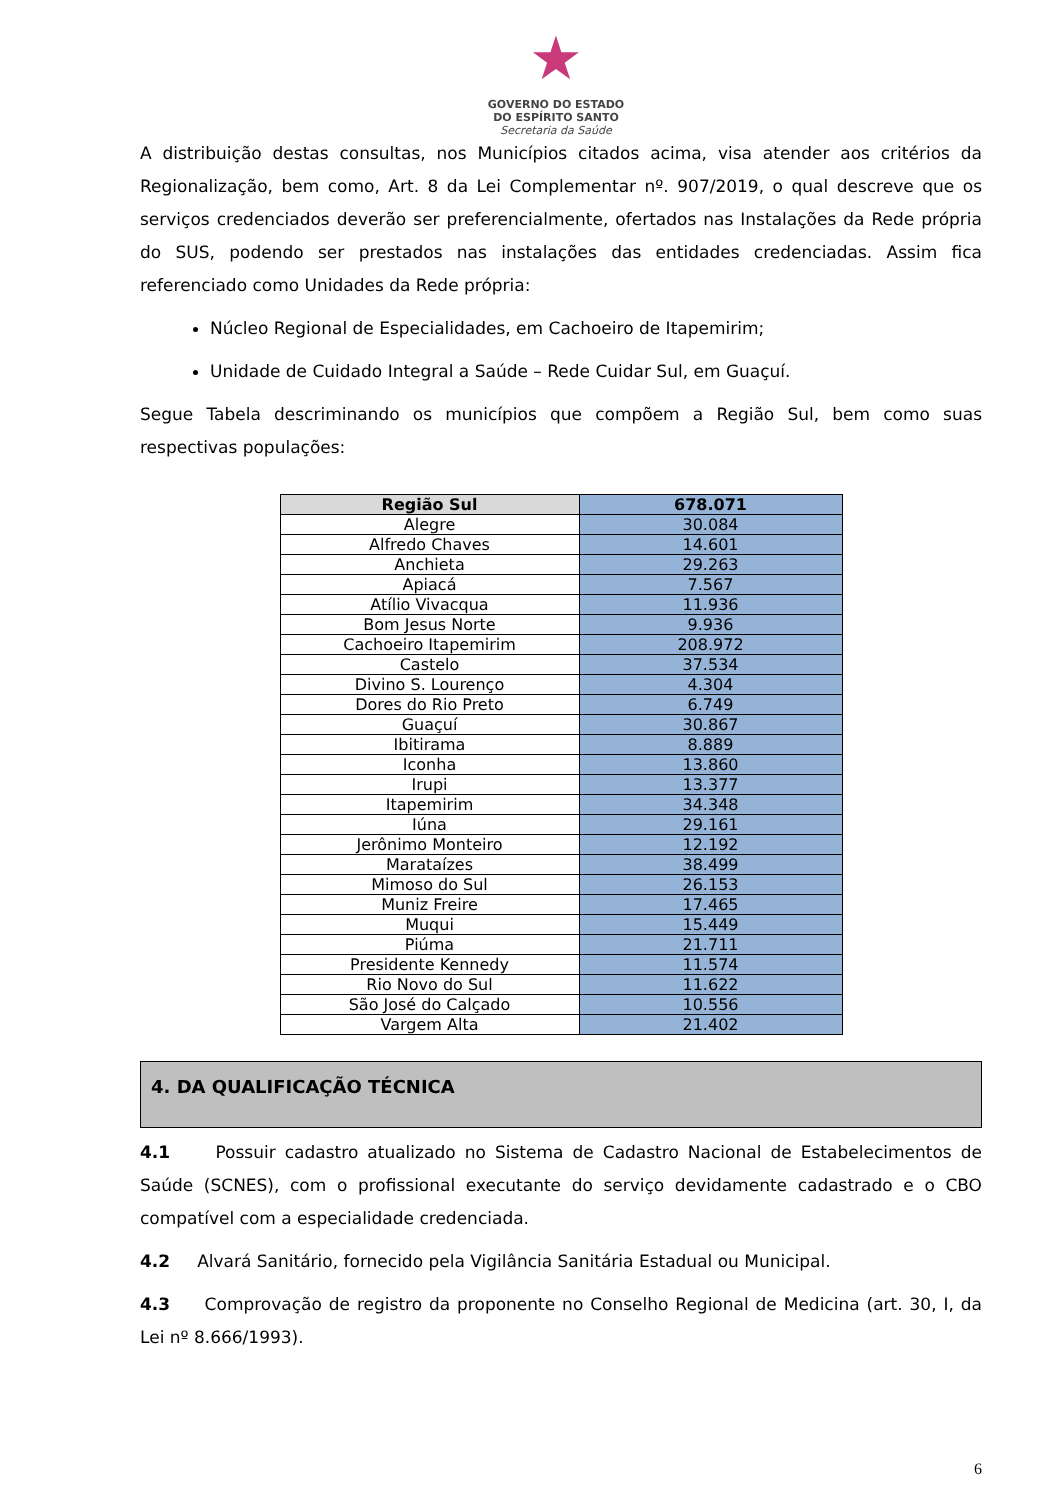★
GOVERNO DO ESTADO
DO ESPÍRITO SANTO
Secretaria da Saúde
A distribuição destas consultas, nos Municípios citados acima, visa atender aos critérios da Regionalização, bem como, Art. 8 da Lei Complementar nº. 907/2019, o qual descreve que os serviços credenciados deverão ser preferencialmente, ofertados nas Instalações da Rede própria do SUS, podendo ser prestados nas instalações das entidades credenciadas. Assim fica referenciado como Unidades da Rede própria:
Núcleo Regional de Especialidades, em Cachoeiro de Itapemirim;
Unidade de Cuidado Integral a Saúde – Rede Cuidar Sul, em Guaçuí.
Segue Tabela descriminando os municípios que compõem a Região Sul, bem como suas respectivas populações:
| Região Sul | 678.071 |
| --- | --- |
| Alegre | 30.084 |
| Alfredo Chaves | 14.601 |
| Anchieta | 29.263 |
| Apiacá | 7.567 |
| Atílio Vivacqua | 11.936 |
| Bom Jesus Norte | 9.936 |
| Cachoeiro Itapemirim | 208.972 |
| Castelo | 37.534 |
| Divino S. Lourenço | 4.304 |
| Dores do Rio Preto | 6.749 |
| Guaçuí | 30.867 |
| Ibitirama | 8.889 |
| Iconha | 13.860 |
| Irupi | 13.377 |
| Itapemirim | 34.348 |
| Iúna | 29.161 |
| Jerônimo Monteiro | 12.192 |
| Marataízes | 38.499 |
| Mimoso do Sul | 26.153 |
| Muniz Freire | 17.465 |
| Muqui | 15.449 |
| Piúma | 21.711 |
| Presidente Kennedy | 11.574 |
| Rio Novo do Sul | 11.622 |
| São José do Calçado | 10.556 |
| Vargem Alta | 21.402 |
4. DA QUALIFICAÇÃO TÉCNICA
4.1 Possuir cadastro atualizado no Sistema de Cadastro Nacional de Estabelecimentos de Saúde (SCNES), com o profissional executante do serviço devidamente cadastrado e o CBO compatível com a especialidade credenciada.
4.2 Alvará Sanitário, fornecido pela Vigilância Sanitária Estadual ou Municipal.
4.3 Comprovação de registro da proponente no Conselho Regional de Medicina (art. 30, I, da Lei nº 8.666/1993).
6